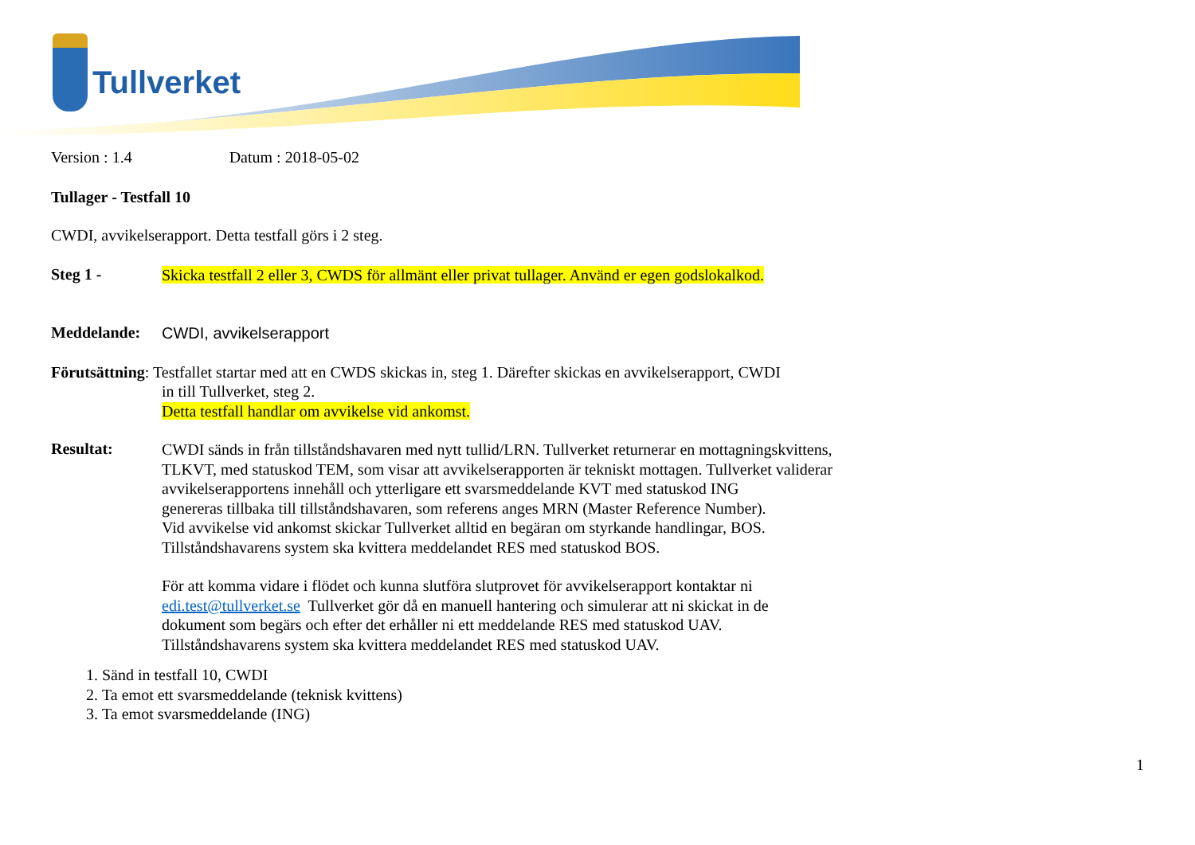Tullverket
Version : 1.4 Datum : 2018-05-02
Tullager - Testfall 10
CWDI, avvikelserapport. Detta testfall görs i 2 steg.
Steg 1 -
Skicka testfall 2 eller 3, CWDS för allmänt eller privat tullager. Använd er egen godslokalkod.
Meddelande:
CWDI, avvikelserapport
Förutsättning: Testfallet startar med att en CWDS skickas in, steg 1. Därefter skickas en avvikelserapport, CWDI
in till Tullverket, steg 2.
Detta testfall handlar om avvikelse vid ankomst.
Resultat:
CWDI sänds in från tillståndshavaren med nytt tullid/LRN. Tullverket returnerar en mottagningskvittens,
TLKVT, med statuskod TEM, som visar att avvikelserapporten är tekniskt mottagen. Tullverket validerar
avvikelserapportens innehåll och ytterligare ett svarsmeddelande KVT med statuskod ING
genereras tillbaka till tillståndshavaren, som referens anges MRN (Master Reference Number).
Vid avvikelse vid ankomst skickar Tullverket alltid en begäran om styrkande handlingar, BOS.
Tillståndshavarens system ska kvittera meddelandet RES med statuskod BOS.
För att komma vidare i flödet och kunna slutföra slutprovet för avvikelserapport kontaktar ni
edi.test@tullverket.se Tullverket gör då en manuell hantering och simulerar att ni skickat in de
dokument som begärs och efter det erhåller ni ett meddelande RES med statuskod UAV.
Tillståndshavarens system ska kvittera meddelandet RES med statuskod UAV.
1. Sänd in testfall 10, CWDI
2. Ta emot ett svarsmeddelande (teknisk kvittens)
3. Ta emot svarsmeddelande (ING)
1